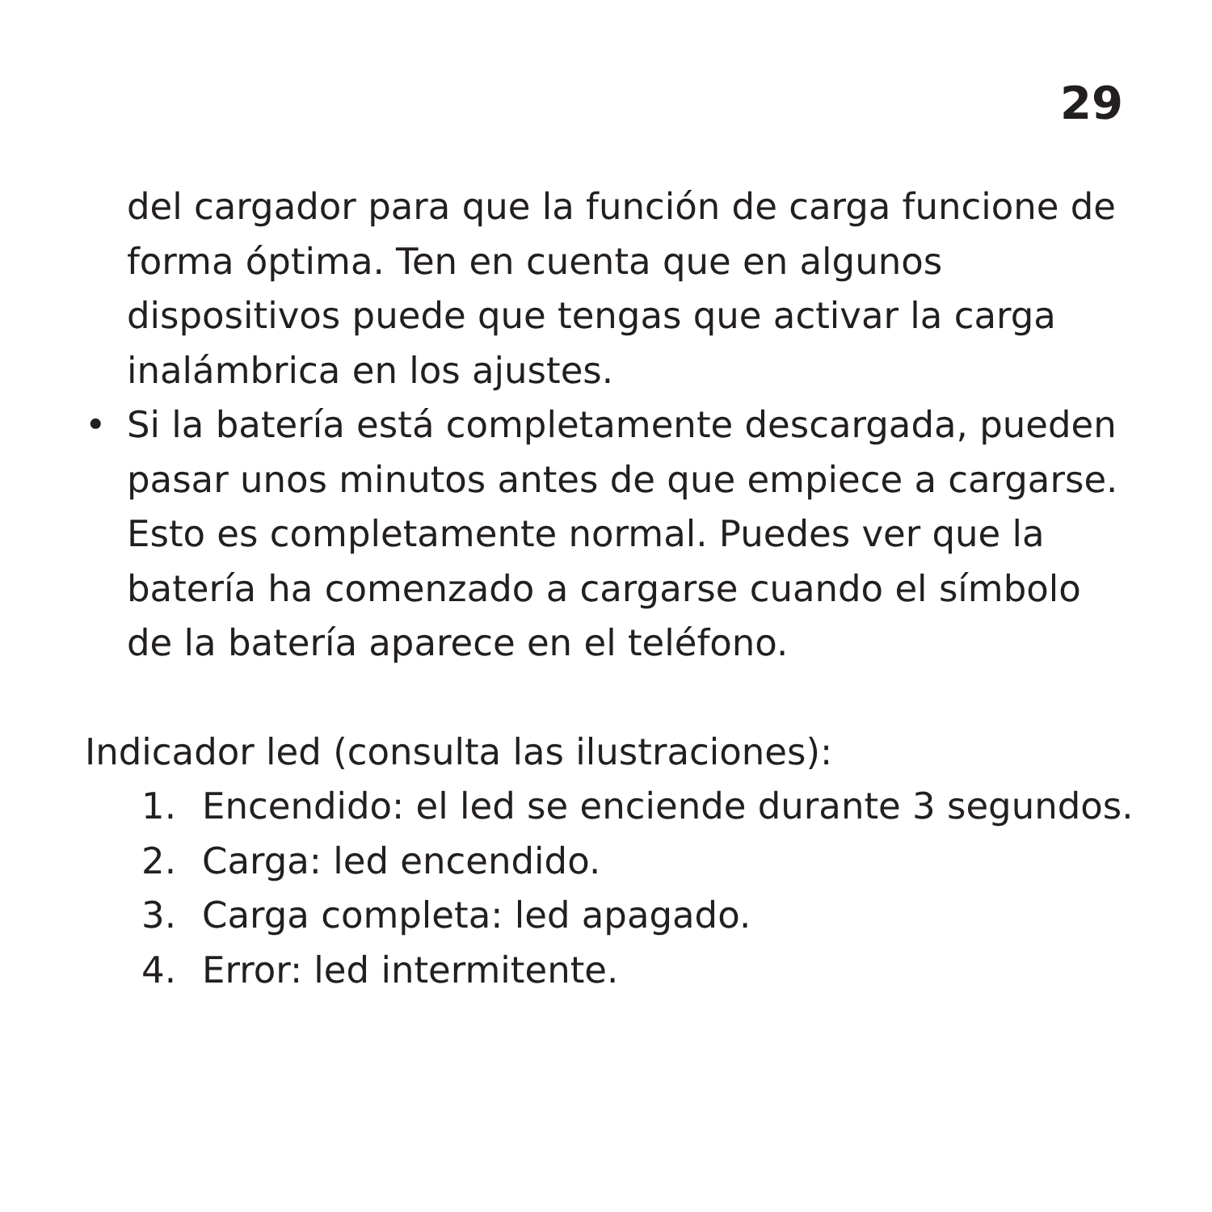29
del cargador para que la función de carga funcione de forma óptima. Ten en cuenta que en algunos dispositivos puede que tengas que activar la carga inalámbrica en los ajustes.
• Si la batería está completamente descargada, pueden pasar unos minutos antes de que empiece a cargarse. Esto es completamente normal. Puedes ver que la batería ha comenzado a cargarse cuando el símbolo de la batería aparece en el teléfono.
Indicador led (consulta las ilustraciones):
1. Encendido: el led se enciende durante 3 segundos.
2. Carga: led encendido.
3. Carga completa: led apagado.
4. Error: led intermitente.